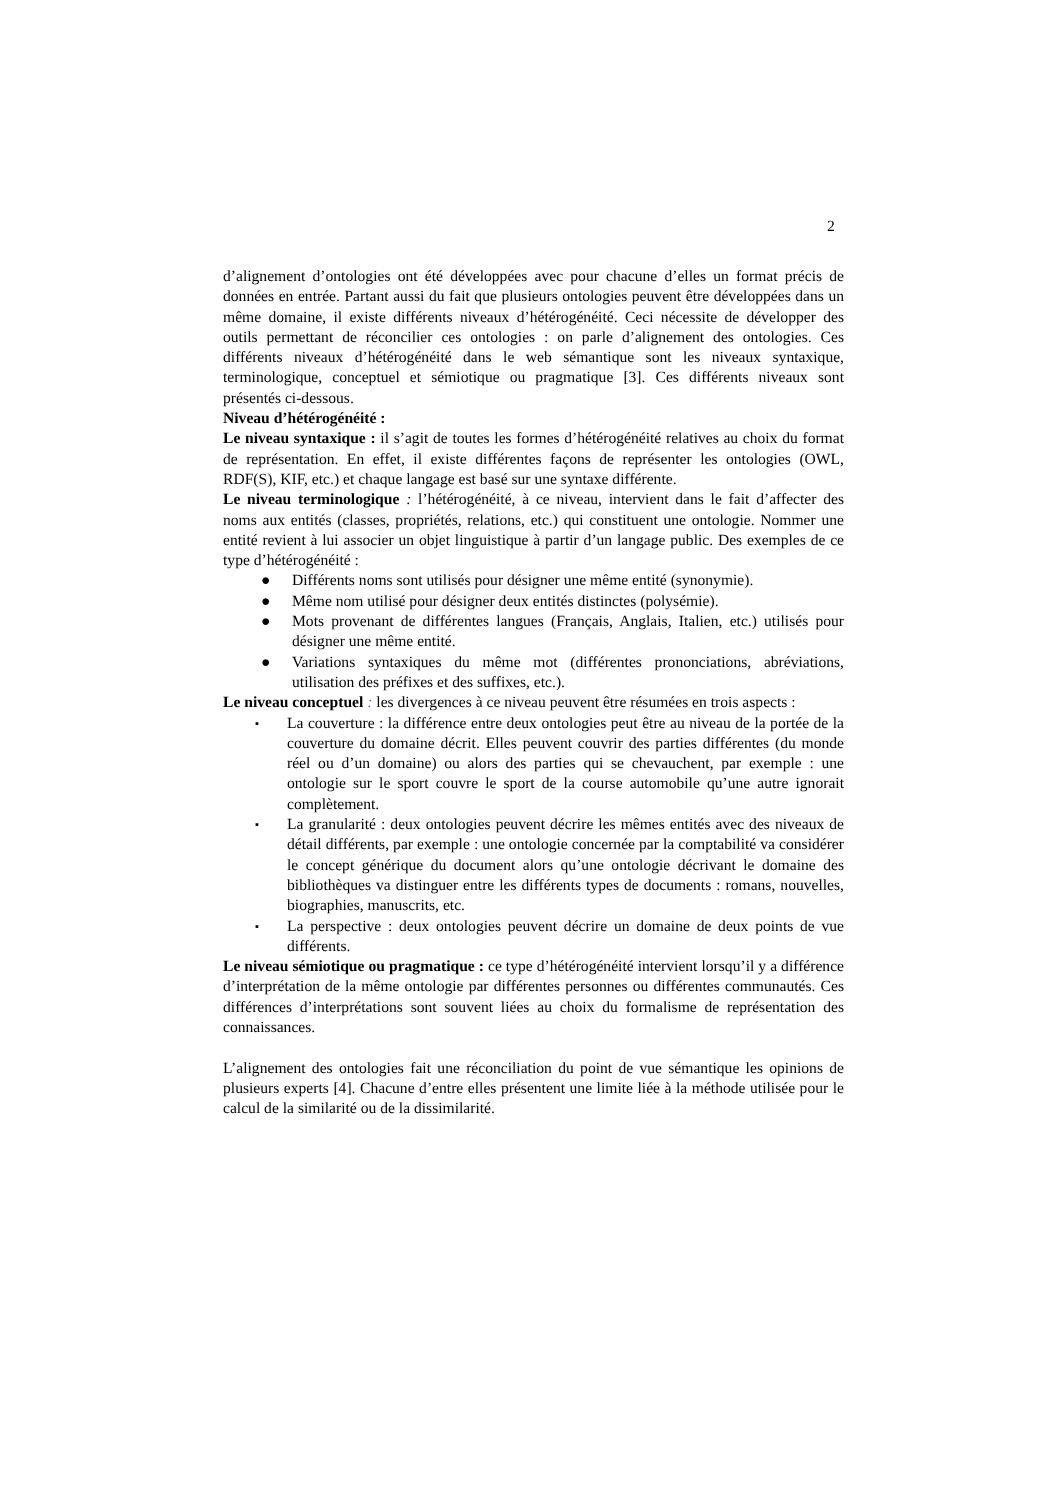2
d’alignement d’ontologies ont été développées avec pour chacune d’elles un format précis de données en entrée. Partant aussi du fait que plusieurs ontologies peuvent être développées dans un même domaine, il existe différents niveaux d’hétérogénéité. Ceci nécessite de développer des outils permettant de réconcilier ces ontologies : on parle d’alignement des ontologies. Ces différents niveaux d’hétérogénéité dans le web sémantique sont les niveaux syntaxique, terminologique, conceptuel et sémiotique ou pragmatique [3]. Ces différents niveaux sont présentés ci-dessous.
Niveau d’hétérogénéité :
Le niveau syntaxique : il s’agit de toutes les formes d’hétérogénéité relatives au choix du format de représentation. En effet, il existe différentes façons de représenter les ontologies (OWL, RDF(S), KIF, etc.) et chaque langage est basé sur une syntaxe différente.
Le niveau terminologique : l’hétérogénéité, à ce niveau, intervient dans le fait d’affecter des noms aux entités (classes, propriétés, relations, etc.) qui constituent une ontologie. Nommer une entité revient à lui associer un objet linguistique à partir d’un langage public. Des exemples de ce type d’hétérogénéité :
● Différents noms sont utilisés pour désigner une même entité (synonymie).
● Même nom utilisé pour désigner deux entités distinctes (polysémie).
● Mots provenant de différentes langues (Français, Anglais, Italien, etc.) utilisés pour désigner une même entité.
● Variations syntaxiques du même mot (différentes prononciations, abréviations, utilisation des préfixes et des suffixes, etc.).
Le niveau conceptuel : les divergences à ce niveau peuvent être résumées en trois aspects :
▪ La couverture : la différence entre deux ontologies peut être au niveau de la portée de la couverture du domaine décrit. Elles peuvent couvrir des parties différentes (du monde réel ou d’un domaine) ou alors des parties qui se chevauchent, par exemple : une ontologie sur le sport couvre le sport de la course automobile qu’une autre ignorait complètement.
▪ La granularité : deux ontologies peuvent décrire les mêmes entités avec des niveaux de détail différents, par exemple : une ontologie concernée par la comptabilité va considérer le concept générique du document alors qu’une ontologie décrivant le domaine des bibliothèques va distinguer entre les différents types de documents : romans, nouvelles, biographies, manuscrits, etc.
▪ La perspective : deux ontologies peuvent décrire un domaine de deux points de vue différents.
Le niveau sémiotique ou pragmatique : ce type d’hétérogénéité intervient lorsqu’il y a différence d’interprétation de la même ontologie par différentes personnes ou différentes communautés. Ces différences d’interprétations sont souvent liées au choix du formalisme de représentation des connaissances.
L’alignement des ontologies fait une réconciliation du point de vue sémantique les opinions de plusieurs experts [4]. Chacune d’entre elles présentent une limite liée à la méthode utilisée pour le calcul de la similarité ou de la dissimilarité.